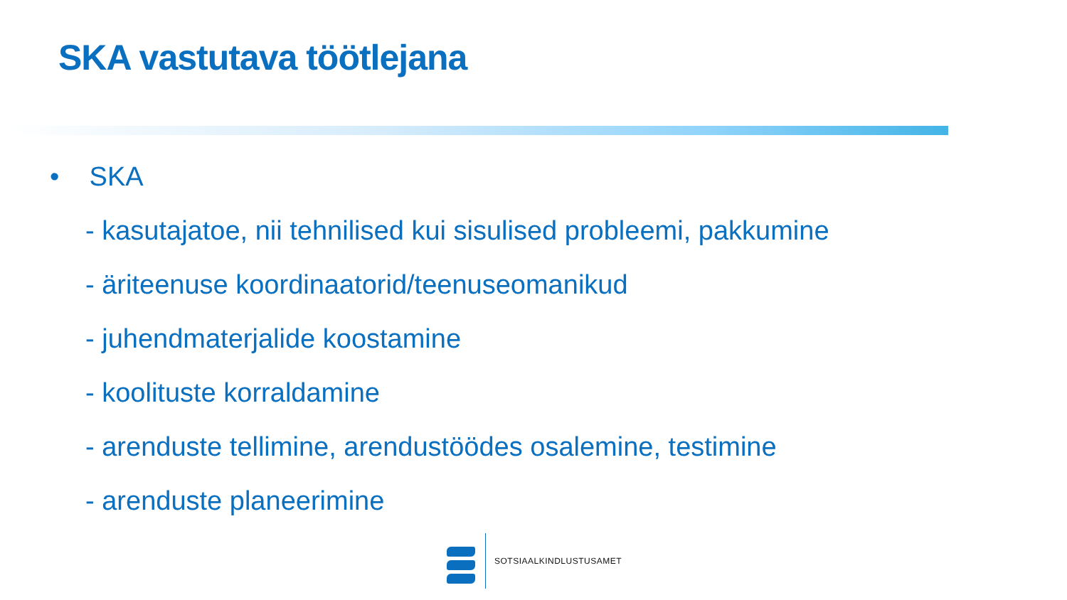SKA vastutava töötlejana
• SKA
- kasutajatoe, nii tehnilised kui sisulised probleemi, pakkumine
- äriteenuse koordinaatorid/teenuseomanikud
- juhendmaterjalide koostamine
- koolituste korraldamine
- arenduste tellimine, arendustöödes osalemine, testimine
- arenduste planeerimine
SOTSIAALKINDLUSTUSAMET